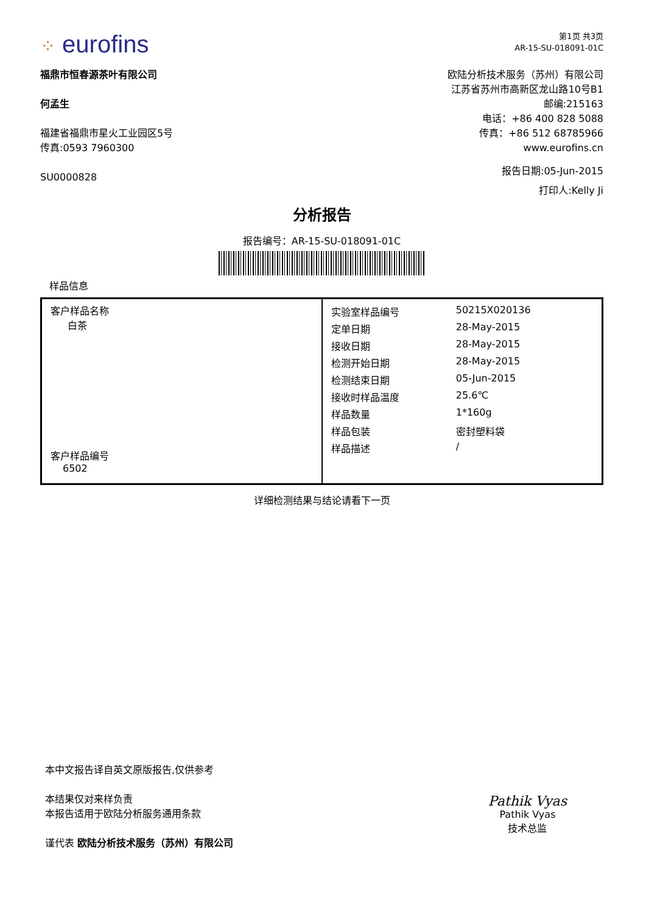⁘ eurofins
第1页 共3页
AR-15-SU-018091-01C
福鼎市恒春源茶叶有限公司
何孟生
福建省福鼎市星火工业园区5号
传真:0593 7960300
SU0000828
欧陆分析技术服务（苏州）有限公司
江苏省苏州市高新区龙山路10号B1
邮编:215163
电话：+86 400 828 5088
传真：+86 512 68785966
www.eurofins.cn
报告日期:05-Jun-2015
打印人:Kelly Ji
分析报告
报告编号：AR-15-SU-018091-01C
样品信息
| 客户样品名称 白茶 客户样品编号 6502 | / 实验室样品编号 / 50215X020136 / / 定单日期 / 28-May-2015 / / 接收日期 / 28-May-2015 / / 检测开始日期 / 28-May-2015 / / 检测结束日期 / 05-Jun-2015 / / 接收时样品温度 / 25.6℃ / / 样品数量 / 1*160g / / 样品包装 / 密封塑料袋 / / 样品描述 / / / |
详细检测结果与结论请看下一页
本中文报告译自英文原版报告,仅供参考
本结果仅对来样负责
本报告适用于欧陆分析服务通用条款
谨代表 欧陆分析技术服务（苏州）有限公司
Pathik Vyas
Pathik Vyas
技术总监